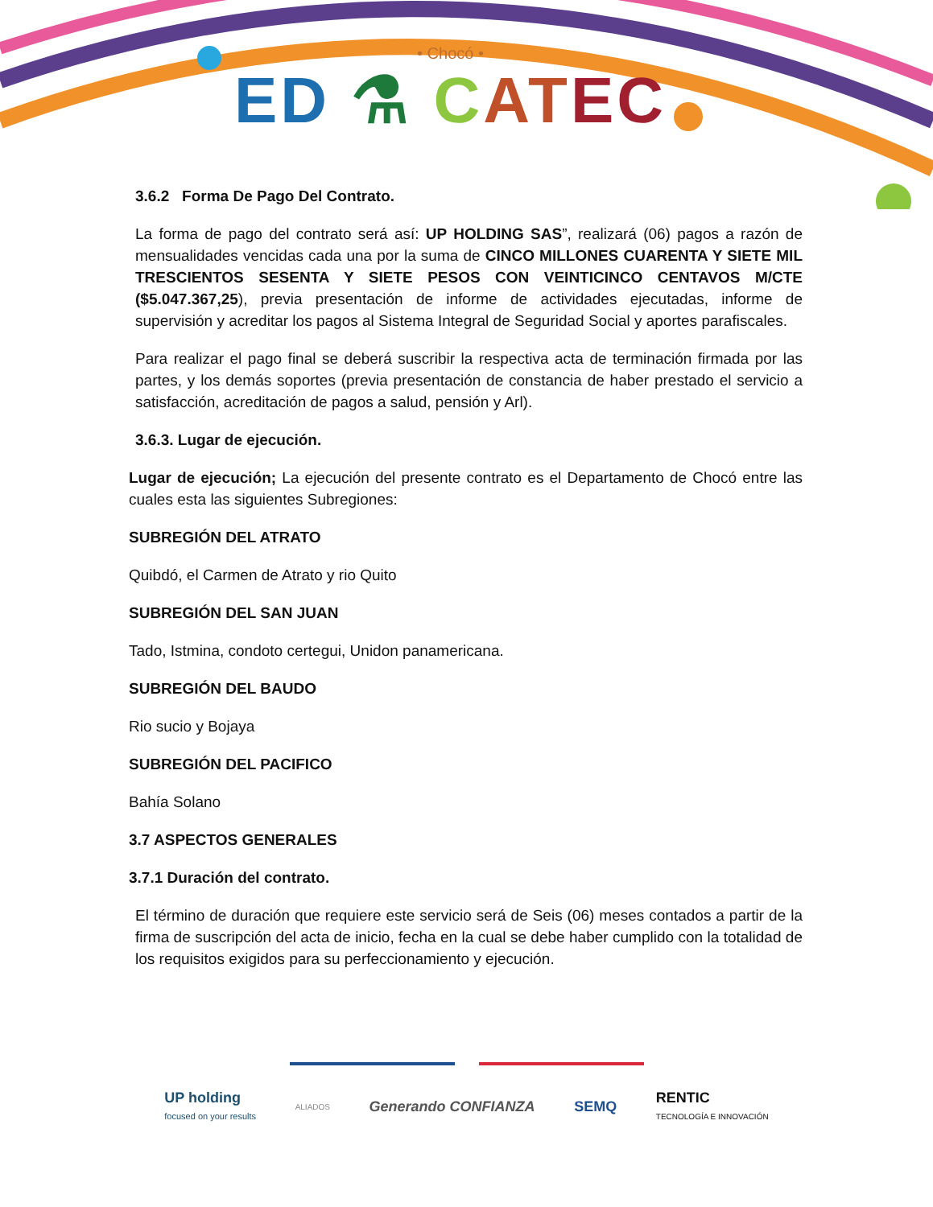• Chocó •
ED ⚗ CAT EC
3.6.2 Forma De Pago Del Contrato.
La forma de pago del contrato será así: UP HOLDING SAS”, realizará (06) pagos a razón de mensualidades vencidas cada una por la suma de CINCO MILLONES CUARENTA Y SIETE MIL TRESCIENTOS SESENTA Y SIETE PESOS CON VEINTICINCO CENTAVOS M/CTE ($5.047.367,25), previa presentación de informe de actividades ejecutadas, informe de supervisión y acreditar los pagos al Sistema Integral de Seguridad Social y aportes parafiscales.
Para realizar el pago final se deberá suscribir la respectiva acta de terminación firmada por las partes, y los demás soportes (previa presentación de constancia de haber prestado el servicio a satisfacción, acreditación de pagos a salud, pensión y Arl).
3.6.3. Lugar de ejecución.
Lugar de ejecución; La ejecución del presente contrato es el Departamento de Chocó entre las cuales esta las siguientes Subregiones:
SUBREGIÓN DEL ATRATO
Quibdó, el Carmen de Atrato y rio Quito
SUBREGIÓN DEL SAN JUAN
Tado, Istmina, condoto certegui, Unidon panamericana.
SUBREGIÓN DEL BAUDO
Rio sucio y Bojaya
SUBREGIÓN DEL PACIFICO
Bahía Solano
3.7 ASPECTOS GENERALES
3.7.1 Duración del contrato.
El término de duración que requiere este servicio será de Seis (06) meses contados a partir de la firma de suscripción del acta de inicio, fecha en la cual se debe haber cumplido con la totalidad de los requisitos exigidos para su perfeccionamiento y ejecución.
UP holding
focused on your results ALIADOS Generando CONFIANZA SEMQ RENTIC
TECNOLOGÍA E INNOVACIÓN